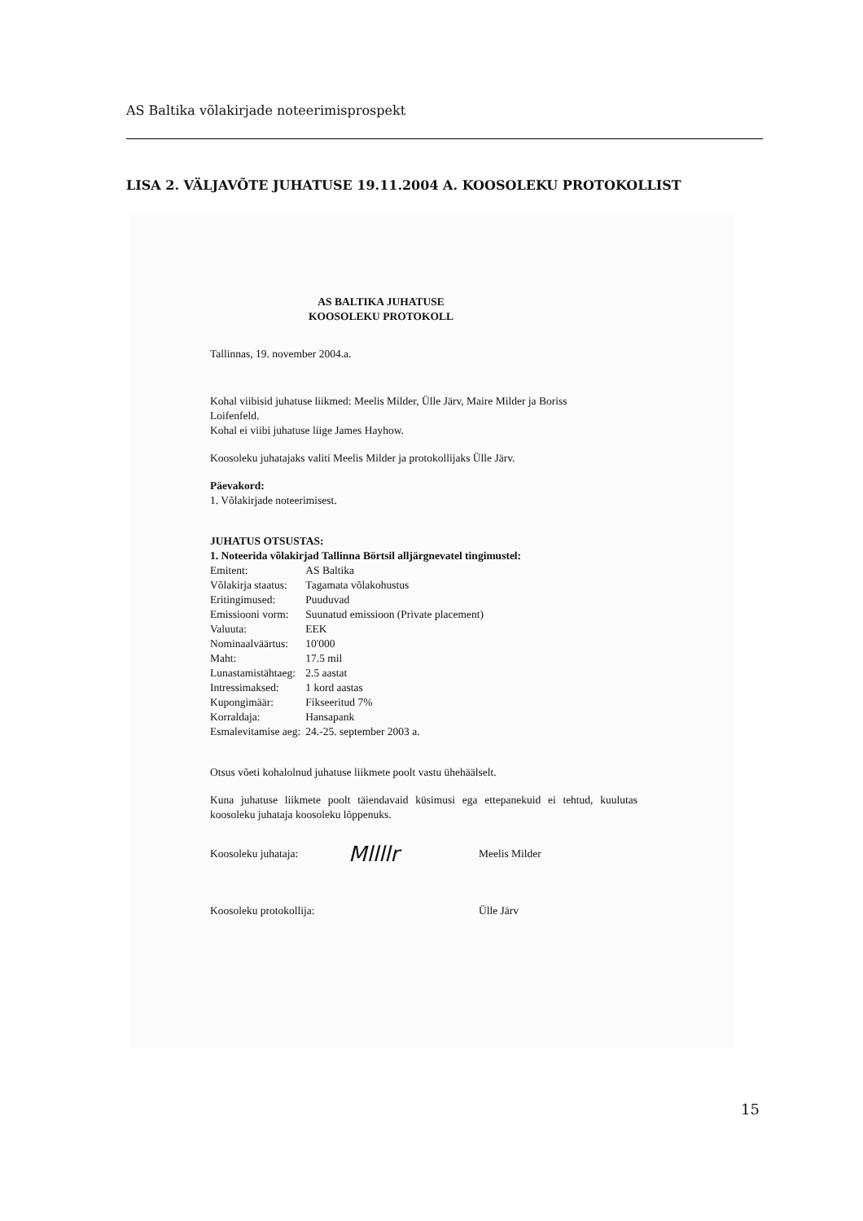AS Baltika võlakirjade noteerimisprospekt
LISA 2. VÄLJAVÕTE JUHATUSE 19.11.2004 A. KOOSOLEKU PROTOKOLLIST
AS BALTIKA JUHATUSE
KOOSOLEKU PROTOKOLL
Tallinnas, 19. november 2004.a.
Kohal viibisid juhatuse liikmed: Meelis Milder, Ülle Järv, Maire Milder ja Boriss
Loifenfeld.
Kohal ei viibi juhatuse liige James Hayhow.
Koosoleku juhatajaks valiti Meelis Milder ja protokollijaks Ülle Järv.
Päevakord:
1. Võlakirjade noteerimisest.
JUHATUS OTSUSTAS:
1. Noteerida võlakirjad Tallinna Börtsil alljärgnevatel tingimustel:
| Emitent: | AS Baltika |
| Võlakirja staatus: | Tagamata võlakohustus |
| Eritingimused: | Puuduvad |
| Emissiooni vorm: | Suunatud emissioon (Private placement) |
| Valuuta: | EEK |
| Nominaalväärtus: | 10'000 |
| Maht: | 17.5 mil |
| Lunastamistähtaeg: | 2.5 aastat |
| Intressimaksed: | 1 kord aastas |
| Kupongimäär: | Fikseeritud 7% |
| Korraldaja: | Hansapank |
| Esmalevitamise aeg: | 24.-25. september 2003 a. |
Otsus võeti kohalolnud juhatuse liikmete poolt vastu ühehäälselt.
Kuna juhatuse liikmete poolt täiendavaid küsimusi ega ettepanekuid ei tehtud, kuulutas koosoleku juhataja koosoleku lõppenuks.
Koosoleku juhataja:
Mllllr
Meelis Milder
Koosoleku protokollija:
Ülle Järv
15